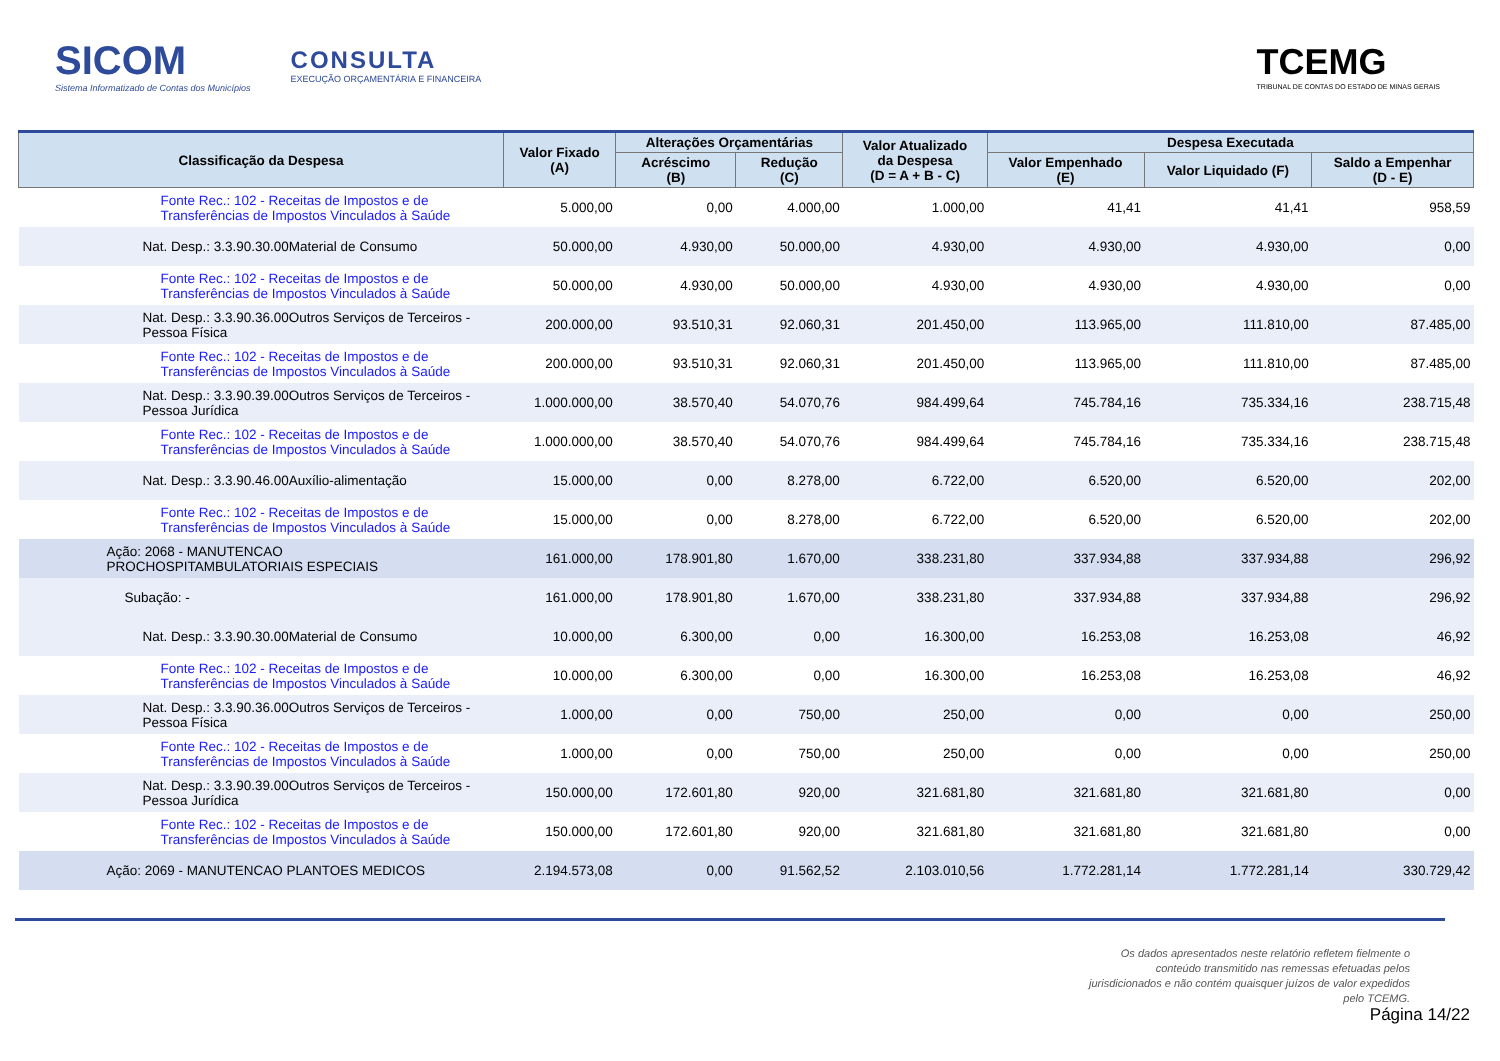SICOM
Sistema Informatizado de Contas dos Municípios
CONSULTA
EXECUÇÃO ORÇAMENTÁRIA E FINANCEIRA
TCEMG
TRIBUNAL DE CONTAS DO ESTADO DE MINAS GERAIS
| Classificação da Despesa | Valor Fixado (A) | Alterações Orçamentárias | | Valor Atualizado da Despesa (D = A + B - C) | Despesa Executada | | |
| --- | --- | --- | --- | --- | --- | --- | --- |
| | | Acréscimo (B) | Redução (C) | | Valor Empenhado (E) | Valor Liquidado (F) | Saldo a Empenhar (D - E) |
| Fonte Rec.: 102 - Receitas de Impostos e de Transferências de Impostos Vinculados à Saúde | 5.000,00 | 0,00 | 4.000,00 | 1.000,00 | 41,41 | 41,41 | 958,59 |
| Nat. Desp.: 3.3.90.30.00Material de Consumo | 50.000,00 | 4.930,00 | 50.000,00 | 4.930,00 | 4.930,00 | 4.930,00 | 0,00 |
| Fonte Rec.: 102 - Receitas de Impostos e de Transferências de Impostos Vinculados à Saúde | 50.000,00 | 4.930,00 | 50.000,00 | 4.930,00 | 4.930,00 | 4.930,00 | 0,00 |
| Nat. Desp.: 3.3.90.36.00Outros Serviços de Terceiros - Pessoa Física | 200.000,00 | 93.510,31 | 92.060,31 | 201.450,00 | 113.965,00 | 111.810,00 | 87.485,00 |
| Fonte Rec.: 102 - Receitas de Impostos e de Transferências de Impostos Vinculados à Saúde | 200.000,00 | 93.510,31 | 92.060,31 | 201.450,00 | 113.965,00 | 111.810,00 | 87.485,00 |
| Nat. Desp.: 3.3.90.39.00Outros Serviços de Terceiros - Pessoa Jurídica | 1.000.000,00 | 38.570,40 | 54.070,76 | 984.499,64 | 745.784,16 | 735.334,16 | 238.715,48 |
| Fonte Rec.: 102 - Receitas de Impostos e de Transferências de Impostos Vinculados à Saúde | 1.000.000,00 | 38.570,40 | 54.070,76 | 984.499,64 | 745.784,16 | 735.334,16 | 238.715,48 |
| Nat. Desp.: 3.3.90.46.00Auxílio-alimentação | 15.000,00 | 0,00 | 8.278,00 | 6.722,00 | 6.520,00 | 6.520,00 | 202,00 |
| Fonte Rec.: 102 - Receitas de Impostos e de Transferências de Impostos Vinculados à Saúde | 15.000,00 | 0,00 | 8.278,00 | 6.722,00 | 6.520,00 | 6.520,00 | 202,00 |
| Ação: 2068 - MANUTENCAO PROCHOSPITAMBULATORIAIS ESPECIAIS | 161.000,00 | 178.901,80 | 1.670,00 | 338.231,80 | 337.934,88 | 337.934,88 | 296,92 |
| Subação: - | 161.000,00 | 178.901,80 | 1.670,00 | 338.231,80 | 337.934,88 | 337.934,88 | 296,92 |
| Nat. Desp.: 3.3.90.30.00Material de Consumo | 10.000,00 | 6.300,00 | 0,00 | 16.300,00 | 16.253,08 | 16.253,08 | 46,92 |
| Fonte Rec.: 102 - Receitas de Impostos e de Transferências de Impostos Vinculados à Saúde | 10.000,00 | 6.300,00 | 0,00 | 16.300,00 | 16.253,08 | 16.253,08 | 46,92 |
| Nat. Desp.: 3.3.90.36.00Outros Serviços de Terceiros - Pessoa Física | 1.000,00 | 0,00 | 750,00 | 250,00 | 0,00 | 0,00 | 250,00 |
| Fonte Rec.: 102 - Receitas de Impostos e de Transferências de Impostos Vinculados à Saúde | 1.000,00 | 0,00 | 750,00 | 250,00 | 0,00 | 0,00 | 250,00 |
| Nat. Desp.: 3.3.90.39.00Outros Serviços de Terceiros - Pessoa Jurídica | 150.000,00 | 172.601,80 | 920,00 | 321.681,80 | 321.681,80 | 321.681,80 | 0,00 |
| Fonte Rec.: 102 - Receitas de Impostos e de Transferências de Impostos Vinculados à Saúde | 150.000,00 | 172.601,80 | 920,00 | 321.681,80 | 321.681,80 | 321.681,80 | 0,00 |
| Ação: 2069 - MANUTENCAO PLANTOES MEDICOS | 2.194.573,08 | 0,00 | 91.562,52 | 2.103.010,56 | 1.772.281,14 | 1.772.281,14 | 330.729,42 |
Os dados apresentados neste relatório refletem fielmente o conteúdo transmitido nas remessas efetuadas pelos jurisdicionados e não contém quaisquer juízos de valor expedidos pelo TCEMG.
Página 14/22